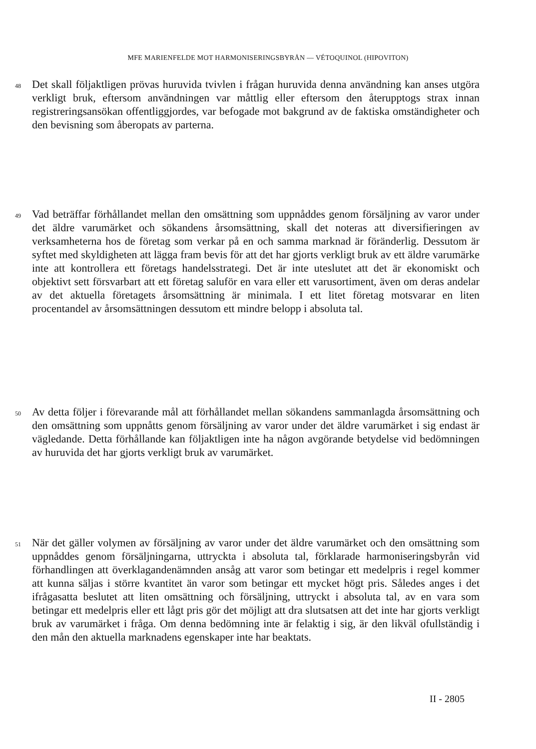MFE MARIENFELDE MOT HARMONISERINGSBYRÅN — VÉTOQUINOL (HIPOVITON)
48
Det skall följaktligen prövas huruvida tvivlen i frågan huruvida denna användning kan anses utgöra verkligt bruk, eftersom användningen var måttlig eller eftersom den återupptogs strax innan registreringsansökan offentliggjordes, var befogade mot bakgrund av de faktiska omständigheter och den bevisning som åberopats av parterna.
49
Vad beträffar förhållandet mellan den omsättning som uppnåddes genom försäljning av varor under det äldre varumärket och sökandens årsomsättning, skall det noteras att diversifieringen av verksamheterna hos de företag som verkar på en och samma marknad är föränderlig. Dessutom är syftet med skyldigheten att lägga fram bevis för att det har gjorts verkligt bruk av ett äldre varumärke inte att kontrollera ett företags handelsstrategi. Det är inte uteslutet att det är ekonomiskt och objektivt sett försvarbart att ett företag saluför en vara eller ett varusortiment, även om deras andelar av det aktuella företagets årsomsättning är minimala. I ett litet företag motsvarar en liten procentandel av årsomsättningen dessutom ett mindre belopp i absoluta tal.
50
Av detta följer i förevarande mål att förhållandet mellan sökandens sammanlagda årsomsättning och den omsättning som uppnåtts genom försäljning av varor under det äldre varumärket i sig endast är vägledande. Detta förhållande kan följaktligen inte ha någon avgörande betydelse vid bedömningen av huruvida det har gjorts verkligt bruk av varumärket.
51
När det gäller volymen av försäljning av varor under det äldre varumärket och den omsättning som uppnåddes genom försäljningarna, uttryckta i absoluta tal, förklarade harmoniseringsbyrån vid förhandlingen att överklagandenämnden ansåg att varor som betingar ett medelpris i regel kommer att kunna säljas i större kvantitet än varor som betingar ett mycket högt pris. Således anges i det ifrågasatta beslutet att liten omsättning och försäljning, uttryckt i absoluta tal, av en vara som betingar ett medelpris eller ett lågt pris gör det möjligt att dra slutsatsen att det inte har gjorts verkligt bruk av varumärket i fråga. Om denna bedömning inte är felaktig i sig, är den likväl ofullständig i den mån den aktuella marknadens egenskaper inte har beaktats.
II - 2805